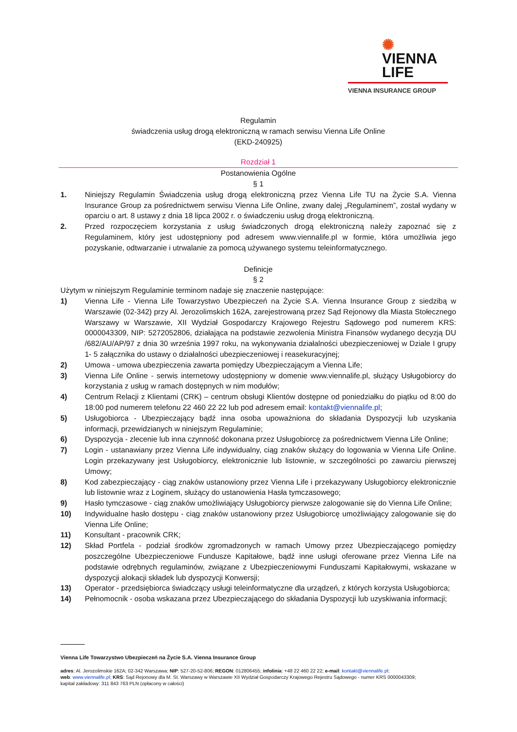✺ VIENNA
LIFE
VIENNA INSURANCE GROUP
Regulamin
świadczenia usług drogą elektroniczną w ramach serwisu Vienna Life Online
(EKD-240925)
Rozdział 1
Postanowienia Ogólne
§ 1
1. Niniejszy Regulamin Świadczenia usług drogą elektroniczną przez Vienna Life TU na Życie S.A. Vienna Insurance Group za pośrednictwem serwisu Vienna Life Online, zwany dalej „Regulaminem”, został wydany w oparciu o art. 8 ustawy z dnia 18 lipca 2002 r. o świadczeniu usług drogą elektroniczną.
2. Przed rozpoczęciem korzystania z usług świadczonych drogą elektroniczną należy zapoznać się z Regulaminem, który jest udostępniony pod adresem www.viennalife.pl w formie, która umożliwia jego pozyskanie, odtwarzanie i utrwalanie za pomocą używanego systemu teleinformatycznego.
Definicje
§ 2
Użytym w niniejszym Regulaminie terminom nadaje się znaczenie następujące:
1) Vienna Life - Vienna Life Towarzystwo Ubezpieczeń na Życie S.A. Vienna Insurance Group z siedzibą w Warszawie (02-342) przy Al. Jerozolimskich 162A, zarejestrowaną przez Sąd Rejonowy dla Miasta Stołecznego Warszawy w Warszawie, XII Wydział Gospodarczy Krajowego Rejestru Sądowego pod numerem KRS: 0000043309, NIP: 5272052806, działająca na podstawie zezwolenia Ministra Finansów wydanego decyzją DU /682/AU/AP/97 z dnia 30 września 1997 roku, na wykonywania działalności ubezpieczeniowej w Dziale I grupy 1- 5 załącznika do ustawy o działalności ubezpieczeniowej i reasekuracyjnej;
2) Umowa - umowa ubezpieczenia zawarta pomiędzy Ubezpieczającym a Vienna Life;
3) Vienna Life Online - serwis internetowy udostępniony w domenie www.viennalife.pl, służący Usługobiorcy do korzystania z usług w ramach dostępnych w nim modułów;
4) Centrum Relacji z Klientami (CRK) – centrum obsługi Klientów dostępne od poniedziałku do piątku od 8:00 do 18:00 pod numerem telefonu 22 460 22 22 lub pod adresem email: kontakt@viennalife.pl;
5) Usługobiorca - Ubezpieczający bądź inna osoba upoważniona do składania Dyspozycji lub uzyskania informacji, przewidzianych w niniejszym Regulaminie;
6) Dyspozycja - zlecenie lub inna czynność dokonana przez Usługobiorcę za pośrednictwem Vienna Life Online;
7) Login - ustanawiany przez Vienna Life indywidualny, ciąg znaków służący do logowania w Vienna Life Online. Login przekazywany jest Usługobiorcy, elektronicznie lub listownie, w szczególności po zawarciu pierwszej Umowy;
8) Kod zabezpieczający - ciąg znaków ustanowiony przez Vienna Life i przekazywany Usługobiorcy elektronicznie lub listownie wraz z Loginem, służący do ustanowienia Hasła tymczasowego;
9) Hasło tymczasowe - ciąg znaków umożliwiający Usługobiorcy pierwsze zalogowanie się do Vienna Life Online;
10) Indywidualne hasło dostępu - ciąg znaków ustanowiony przez Usługobiorcę umożliwiający zalogowanie się do Vienna Life Online;
11) Konsultant - pracownik CRK;
12) Skład Portfela - podział środków zgromadzonych w ramach Umowy przez Ubezpieczającego pomiędzy poszczególne Ubezpieczeniowe Fundusze Kapitałowe, bądź inne usługi oferowane przez Vienna Life na podstawie odrębnych regulaminów, związane z Ubezpieczeniowymi Funduszami Kapitałowymi, wskazane w dyspozycji alokacji składek lub dyspozycji Konwersji;
13) Operator - przedsiębiorca świadczący usługi teleinformatyczne dla urządzeń, z których korzysta Usługobiorca;
14) Pełnomocnik - osoba wskazana przez Ubezpieczającego do składania Dyspozycji lub uzyskiwania informacji;
Vienna Life Towarzystwo Ubezpieczeń na Życie S.A. Vienna Insurance Group
adres: Al. Jerozolimskie 162A; 02-342 Warszawa; NIP: 527-20-52-806; REGON: 012806455; infolinia: +48 22 460 22 22; e-mail: kontakt@viennalife.pl;
web: www.viennalife.pl; KRS: Sąd Rejonowy dla M. St. Warszawy w Warszawie XII Wydział Gospodarczy Krajowego Rejestru Sądowego - numer KRS 0000043309;
kapitał zakładowy: 311 843 763 PLN (opłacony w całości)